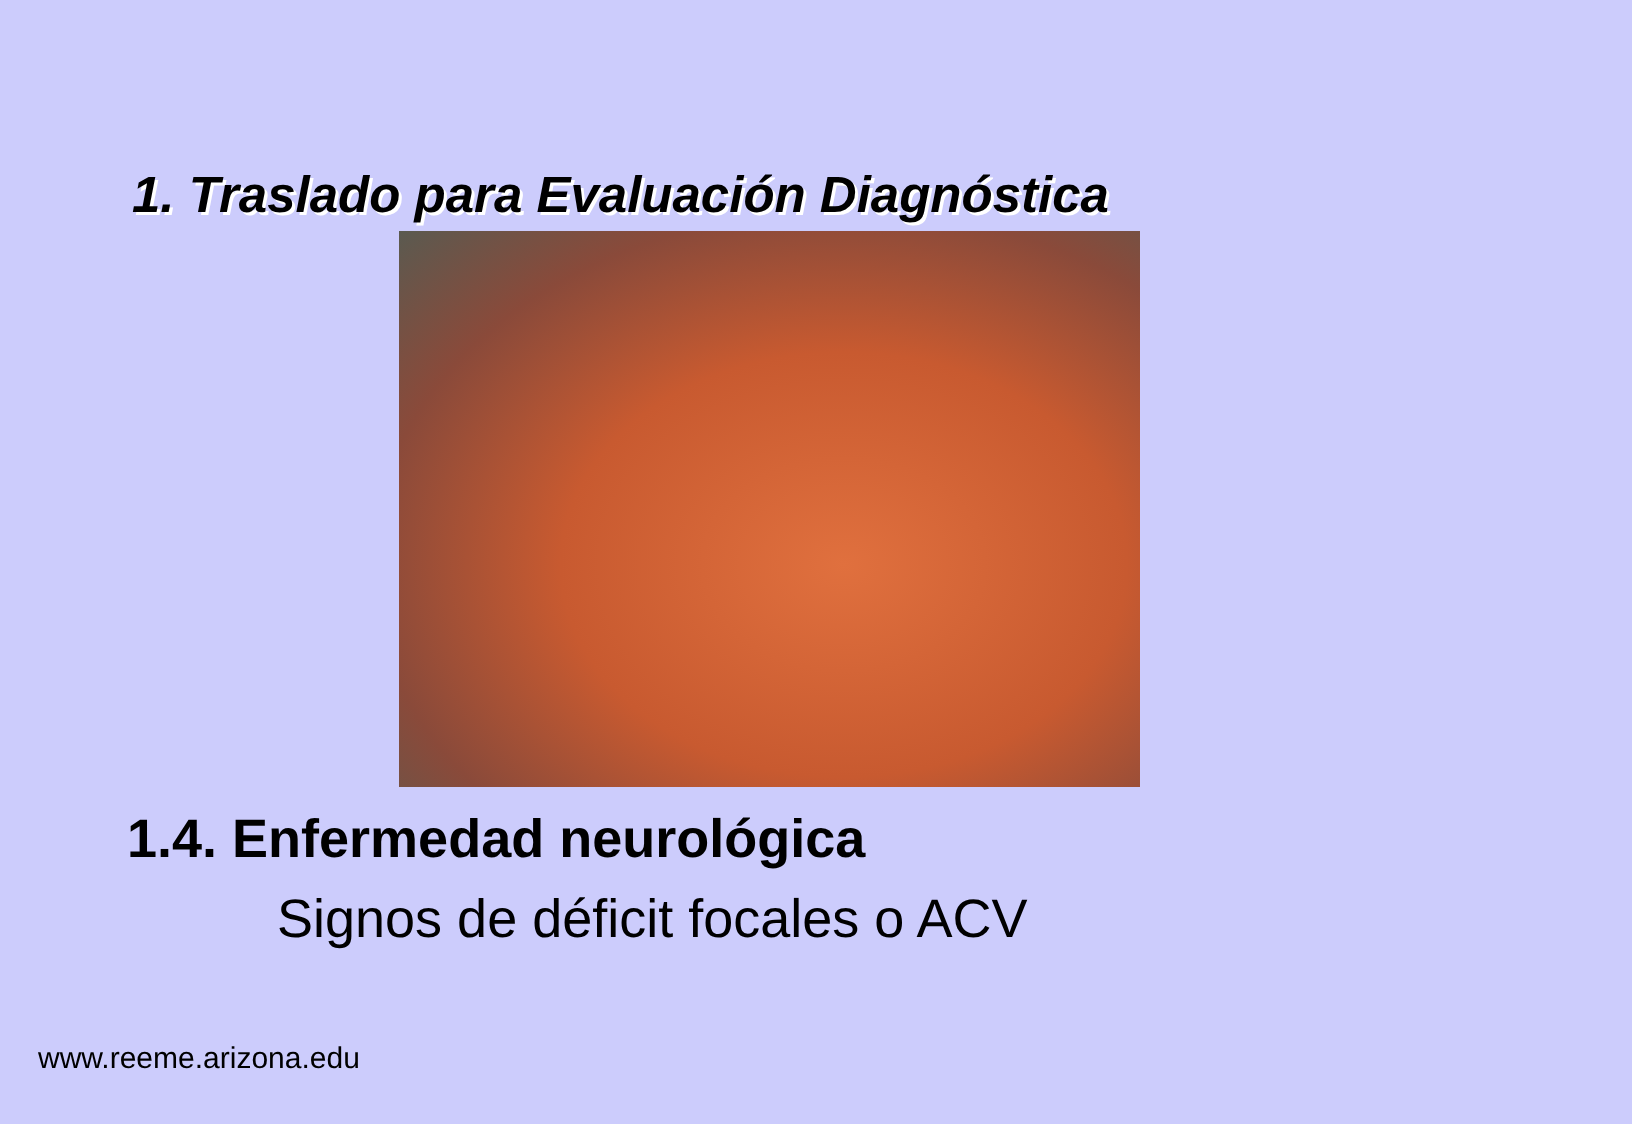1. Traslado para Evaluación Diagnóstica
1.4. Enfermedad neurológica
Signos de déficit focales o ACV
www.reeme.arizona.edu